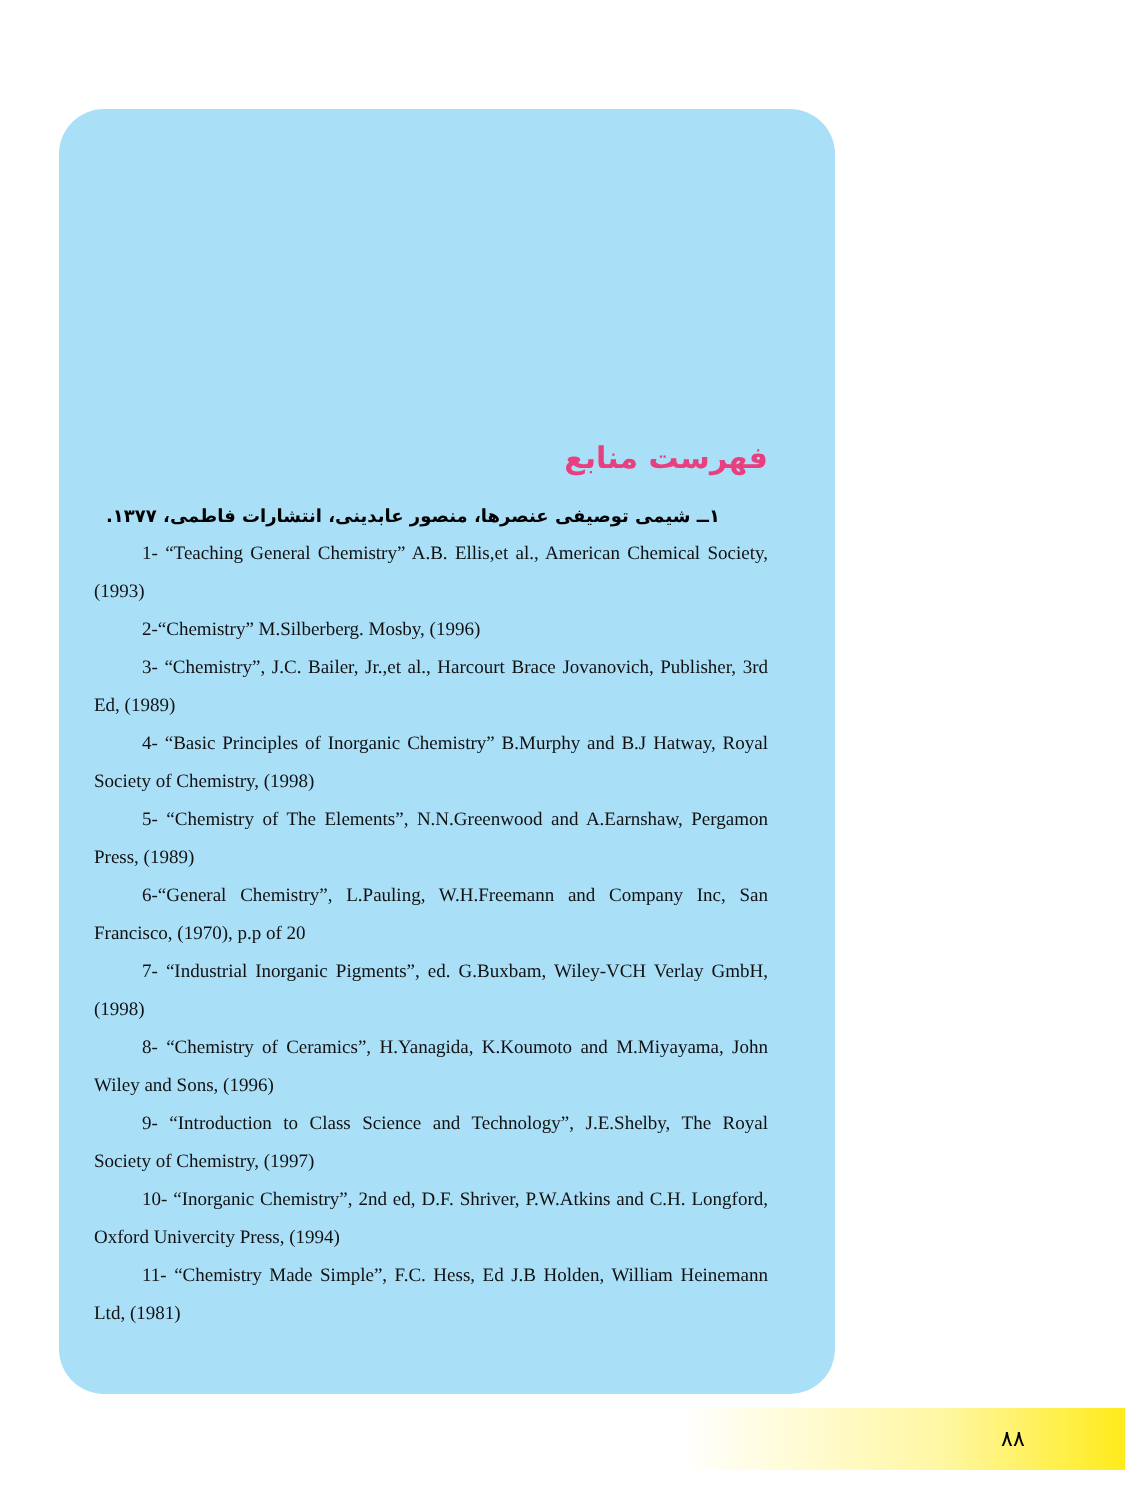فهرست منابع
۱ــ شیمی توصیفی عنصرها، منصور عابدینی، انتشارات فاطمی، ۱۳۷۷.
1- “Teaching General Chemistry” A.B. Ellis,et al., American Chemical Society, (1993)
2-“Chemistry” M.Silberberg. Mosby, (1996)
3- “Chemistry”, J.C. Bailer, Jr.,et al., Harcourt Brace Jovanovich, Publisher, 3rd Ed, (1989)
4- “Basic Principles of Inorganic Chemistry” B.Murphy and B.J Hatway, Royal Society of Chemistry, (1998)
5- “Chemistry of The Elements”, N.N.Greenwood and A.Earnshaw, Pergamon Press, (1989)
6-“General Chemistry”, L.Pauling, W.H.Freemann and Company Inc, San Francisco, (1970), p.p of 20
7- “Industrial Inorganic Pigments”, ed. G.Buxbam, Wiley-VCH Verlay GmbH, (1998)
8- “Chemistry of Ceramics”, H.Yanagida, K.Koumoto and M.Miyayama, John Wiley and Sons, (1996)
9- “Introduction to Class Science and Technology”, J.E.Shelby, The Royal Society of Chemistry, (1997)
10- “Inorganic Chemistry”, 2nd ed, D.F. Shriver, P.W.Atkins and C.H. Longford, Oxford Univercity Press, (1994)
11- “Chemistry Made Simple”, F.C. Hess, Ed J.B Holden, William Heinemann Ltd, (1981)
۸۸